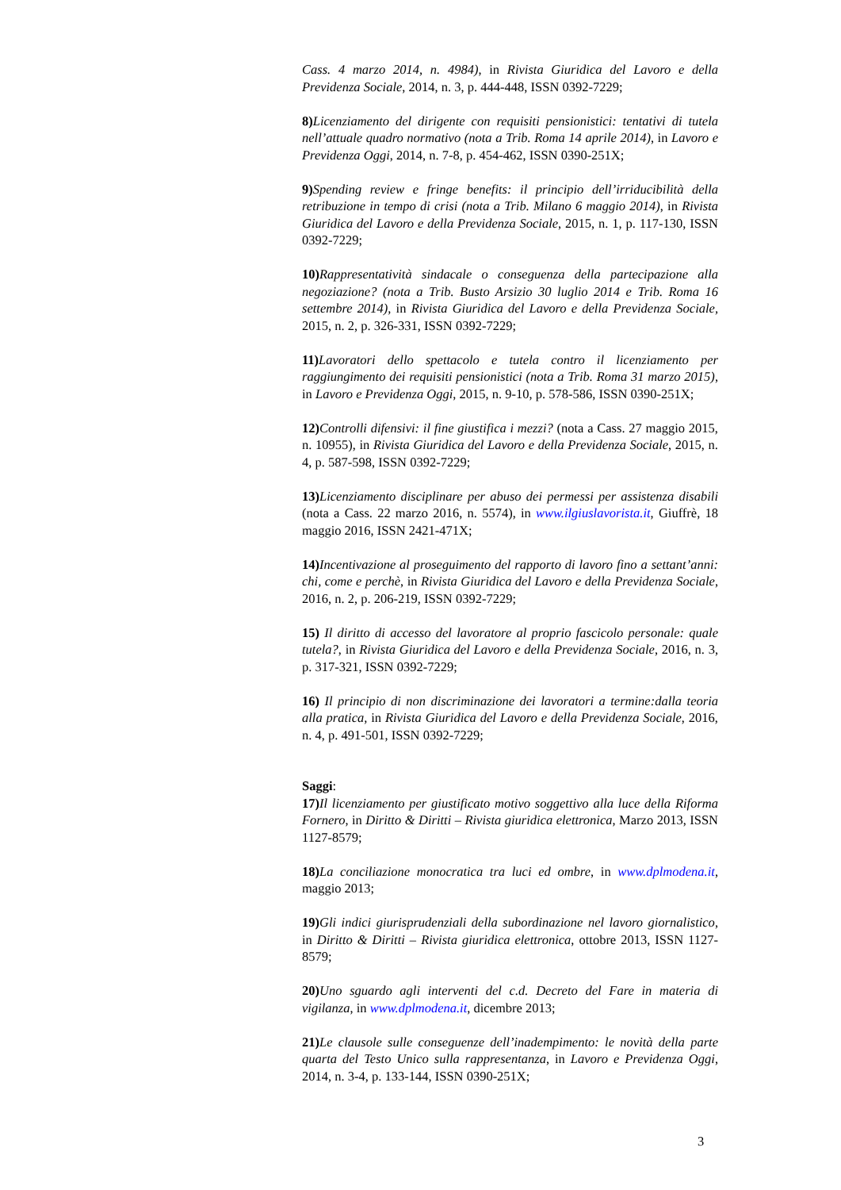Cass. 4 marzo 2014, n. 4984), in Rivista Giuridica del Lavoro e della Previdenza Sociale, 2014, n. 3, p. 444-448, ISSN 0392-7229;
8) Licenziamento del dirigente con requisiti pensionistici: tentativi di tutela nell’attuale quadro normativo (nota a Trib. Roma 14 aprile 2014), in Lavoro e Previdenza Oggi, 2014, n. 7-8, p. 454-462, ISSN 0390-251X;
9) Spending review e fringe benefits: il principio dell’irriducibilità della retribuzione in tempo di crisi (nota a Trib. Milano 6 maggio 2014), in Rivista Giuridica del Lavoro e della Previdenza Sociale, 2015, n. 1, p. 117-130, ISSN 0392-7229;
10) Rappresentatività sindacale o conseguenza della partecipazione alla negoziazione? (nota a Trib. Busto Arsizio 30 luglio 2014 e Trib. Roma 16 settembre 2014), in Rivista Giuridica del Lavoro e della Previdenza Sociale, 2015, n. 2, p. 326-331, ISSN 0392-7229;
11) Lavoratori dello spettacolo e tutela contro il licenziamento per raggiungimento dei requisiti pensionistici (nota a Trib. Roma 31 marzo 2015), in Lavoro e Previdenza Oggi, 2015, n. 9-10, p. 578-586, ISSN 0390-251X;
12) Controlli difensivi: il fine giustifica i mezzi? (nota a Cass. 27 maggio 2015, n. 10955), in Rivista Giuridica del Lavoro e della Previdenza Sociale, 2015, n. 4, p. 587-598, ISSN 0392-7229;
13) Licenziamento disciplinare per abuso dei permessi per assistenza disabili (nota a Cass. 22 marzo 2016, n. 5574), in www.ilgiuslavorista.it, Giuffrè, 18 maggio 2016, ISSN 2421-471X;
14) Incentivazione al proseguimento del rapporto di lavoro fino a settant’anni: chi, come e perchè, in Rivista Giuridica del Lavoro e della Previdenza Sociale, 2016, n. 2, p. 206-219, ISSN 0392-7229;
15) Il diritto di accesso del lavoratore al proprio fascicolo personale: quale tutela?, in Rivista Giuridica del Lavoro e della Previdenza Sociale, 2016, n. 3, p. 317-321, ISSN 0392-7229;
16) Il principio di non discriminazione dei lavoratori a termine:dalla teoria alla pratica, in Rivista Giuridica del Lavoro e della Previdenza Sociale, 2016, n. 4, p. 491-501, ISSN 0392-7229;
Saggi:
17) Il licenziamento per giustificato motivo soggettivo alla luce della Riforma Fornero, in Diritto & Diritti – Rivista giuridica elettronica, Marzo 2013, ISSN 1127-8579;
18) La conciliazione monocratica tra luci ed ombre, in www.dplmodena.it, maggio 2013;
19) Gli indici giurisprudenziali della subordinazione nel lavoro giornalistico, in Diritto & Diritti – Rivista giuridica elettronica, ottobre 2013, ISSN 1127-8579;
20) Uno sguardo agli interventi del c.d. Decreto del Fare in materia di vigilanza, in www.dplmodena.it, dicembre 2013;
21) Le clausole sulle conseguenze dell’inadempimento: le novità della parte quarta del Testo Unico sulla rappresentanza, in Lavoro e Previdenza Oggi, 2014, n. 3-4, p. 133-144, ISSN 0390-251X;
3